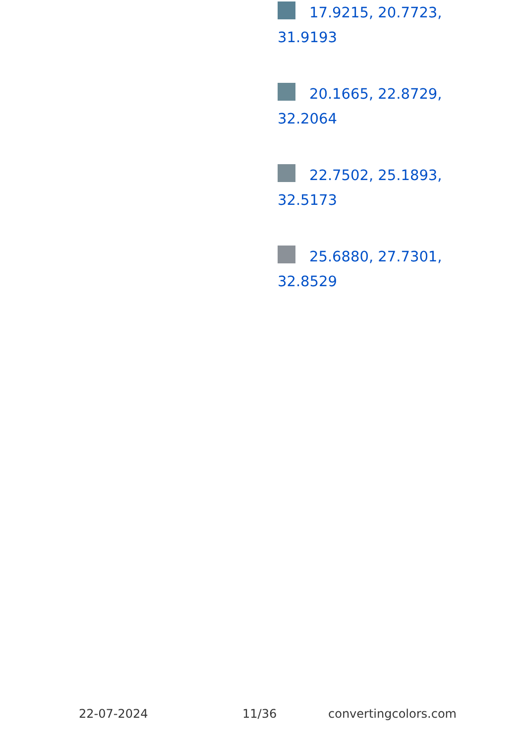17.9215, 20.7723, 31.9193
20.1665, 22.8729, 32.2064
22.7502, 25.1893, 32.5173
25.6880, 27.7301, 32.8529
22-07-2024 11/36 convertingcolors.com